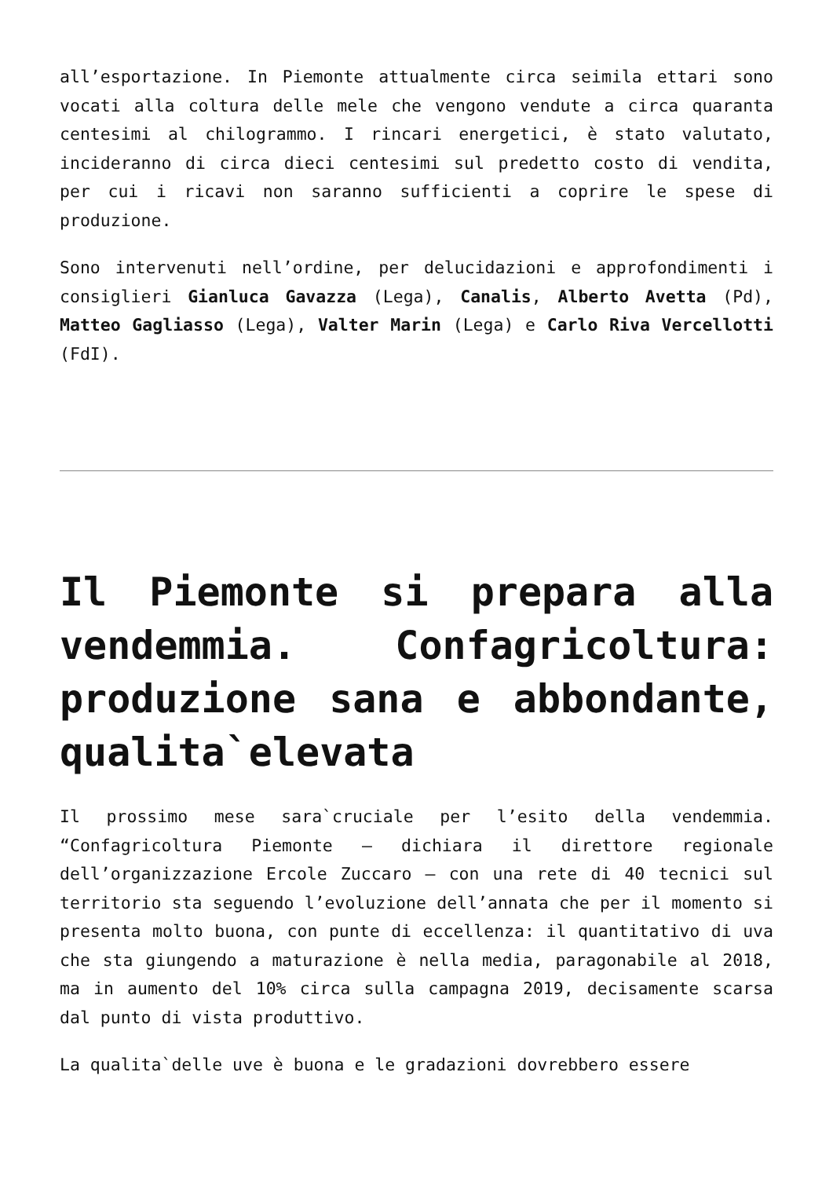all’esportazione. In Piemonte attualmente circa seimila ettari sono vocati alla coltura delle mele che vengono vendute a circa quaranta centesimi al chilogrammo. I rincari energetici, è stato valutato, incideranno di circa dieci centesimi sul predetto costo di vendita, per cui i ricavi non saranno sufficienti a coprire le spese di produzione.
Sono intervenuti nell’ordine, per delucidazioni e approfondimenti i consiglieri Gianluca Gavazza (Lega), Canalis, Alberto Avetta (Pd), Matteo Gagliasso (Lega), Valter Marin (Lega) e Carlo Riva Vercellotti (FdI).
Il Piemonte si prepara alla vendemmia. Confagricoltura: produzione sana e abbondante, qualita`elevata
Il prossimo mese sara`cruciale per l’esito della vendemmia. “Confagricoltura Piemonte – dichiara il direttore regionale dell’organizzazione Ercole Zuccaro – con una rete di 40 tecnici sul territorio sta seguendo l’evoluzione dell’annata che per il momento si presenta molto buona, con punte di eccellenza: il quantitativo di uva che sta giungendo a maturazione è nella media, paragonabile al 2018, ma in aumento del 10% circa sulla campagna 2019, decisamente scarsa dal punto di vista produttivo.
La qualita`delle uve è buona e le gradazioni dovrebbero essere